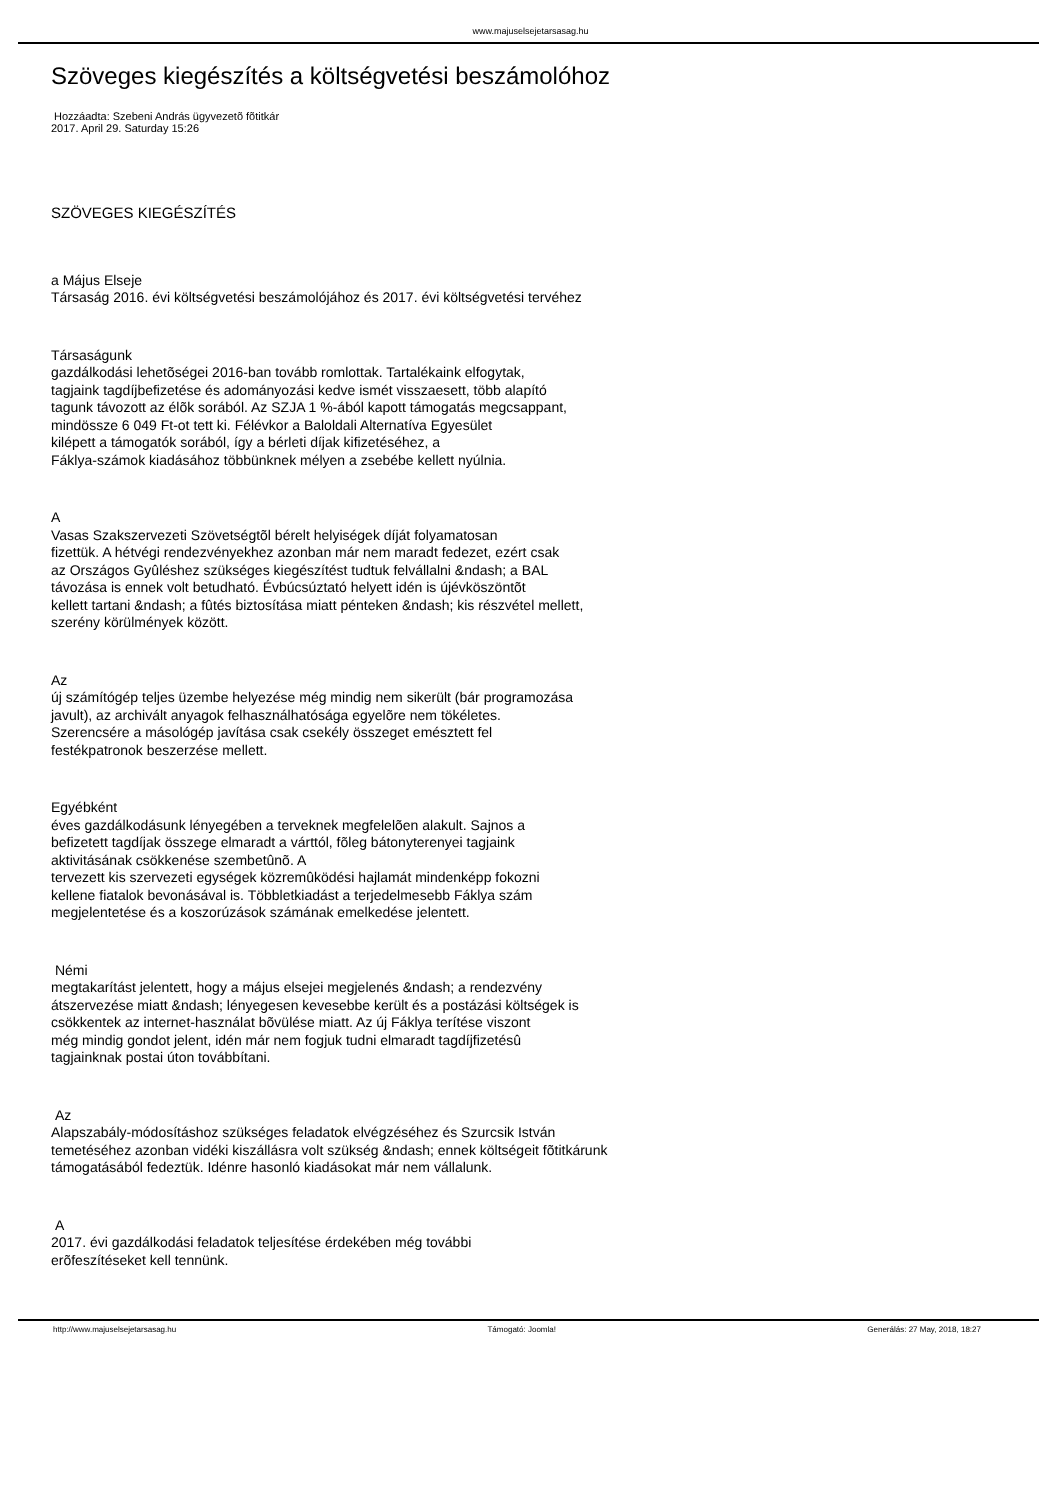www.majuselsejetarsasag.hu
Szöveges kiegészítés a költségvetési beszámolóhoz
Hozzáadta: Szebeni András ügyvezetõ fõtitkár
2017. April 29. Saturday 15:26
SZÖVEGES KIEGÉSZÍTÉS
a Május Elseje
Társaság 2016. évi költségvetési beszámolójához és 2017. évi költségvetési tervéhez
Társaságunk
gazdálkodási lehetõségei 2016-ban tovább romlottak. Tartalékaink elfogytak,
tagjaink tagdíjbefizetése és adományozási kedve ismét visszaesett, több alapító
tagunk távozott az élõk sorából. Az SZJA 1 %-ából kapott támogatás megcsappant,
mindössze 6 049 Ft-ot tett ki. Félévkor a Baloldali Alternatíva Egyesület
kilépett a támogatók sorából, így a bérleti díjak kifizetéséhez, a
Fáklya-számok kiadásához többünknek mélyen a zsebébe kellett nyúlnia.
A
Vasas Szakszervezeti Szövetségtõl bérelt helyiségek díját folyamatosan
fizettük. A hétvégi rendezvényekhez azonban már nem maradt fedezet, ezért csak
az Országos Gyûléshez szükséges kiegészítést tudtuk felvállalni &ndash; a BAL
távozása is ennek volt betudható. Évbúcsúztató helyett idén is újévköszöntõt
kellett tartani &ndash; a fûtés biztosítása miatt pénteken &ndash; kis részvétel mellett,
szerény körülmények között.
Az
új számítógép teljes üzembe helyezése még mindig nem sikerült (bár programozása
javult), az archivált anyagok felhasználhatósága egyelõre nem tökéletes.
Szerencsére a másológép javítása csak csekély összeget emésztett fel
festékpatronok beszerzése mellett.
Egyébként
éves gazdálkodásunk lényegében a terveknek megfelelõen alakult. Sajnos a
befizetett tagdíjak összege elmaradt a várttól, fõleg bátonyterenyei tagjaink
aktivitásának csökkenése szembetûnõ. A
tervezett kis szervezeti egységek közremûködési hajlamát mindenképp fokozni
kellene fiatalok bevonásával is. Többletkiadást a terjedelmesebb Fáklya szám
megjelentetése és a koszorúzások számának emelkedése jelentett.
Némi
megtakarítást jelentett, hogy a május elsejei megjelenés &ndash; a rendezvény
átszervezése miatt &ndash; lényegesen kevesebbe került és a postázási költségek is
csökkentek az internet-használat bõvülése miatt. Az új Fáklya terítése viszont
még mindig gondot jelent, idén már nem fogjuk tudni elmaradt tagdíjfizetésû
tagjainknak postai úton továbbítani.
Az
Alapszabály-módosításhoz szükséges feladatok elvégzéséhez és Szurcsik István
temetéséhez azonban vidéki kiszállásra volt szükség &ndash; ennek költségeit fõtitkárunk
támogatásából fedeztük. Idénre hasonló kiadásokat már nem vállalunk.
A
2017. évi gazdálkodási feladatok teljesítése érdekében még további
erõfeszítéseket kell tennünk.
http://www.majuselsejetarsasag.hu Támogató: Joomla! Generálás: 27 May, 2018, 18:27